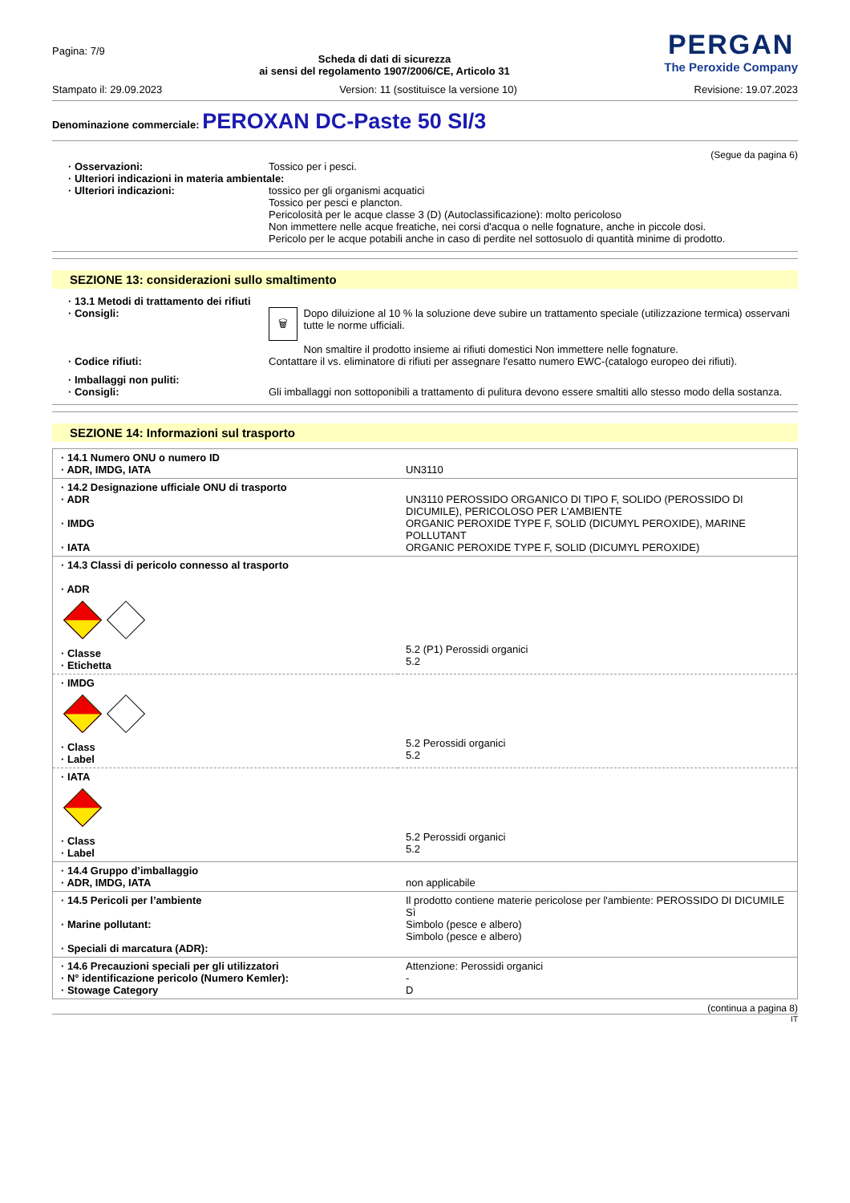Pagina: 7/9
Scheda di dati di sicurezza
ai sensi del regolamento 1907/2006/CE, Articolo 31
PERGAN
The Peroxide Company
Stampato il: 29.09.2023 Version: 11 (sostituisce la versione 10) Revisione: 19.07.2023
Denominazione commerciale: PEROXAN DC-Paste 50 SI/3
(Segue da pagina 6)
· Osservazioni: Tossico per i pesci.
· Ulteriori indicazioni in materia ambientale:
· Ulteriori indicazioni: tossico per gli organismi acquatici
Tossico per pesci e plancton.
Pericolosità per le acque classe 3 (D) (Autoclassificazione): molto pericoloso
Non immettere nelle acque freatiche, nei corsi d'acqua o nelle fognature, anche in piccole dosi.
Pericolo per le acque potabili anche in caso di perdite nel sottosuolo di quantità minime di prodotto.
SEZIONE 13: considerazioni sullo smaltimento
· 13.1 Metodi di trattamento dei rifiuti
· Consigli:
🗑
Dopo diluizione al 10 % la soluzione deve subire un trattamento speciale (utilizzazione termica) osservani tutte le norme ufficiali.
Non smaltire il prodotto insieme ai rifiuti domestici Non immettere nelle fognature.
· Codice rifiuti: Contattare il vs. eliminatore di rifiuti per assegnare l'esatto numero EWC-(catalogo europeo dei rifiuti).
· Imballaggi non puliti:
· Consigli: Gli imballaggi non sottoponibili a trattamento di pulitura devono essere smaltiti allo stesso modo della sostanza.
SEZIONE 14: Informazioni sul trasporto
| · 14.1 Numero ONU o numero ID · ADR, IMDG, IATA | UN3110 |
| · 14.2 Designazione ufficiale ONU di trasporto · ADR · IMDG · IATA | UN3110 PEROSSIDO ORGANICO DI TIPO F, SOLIDO (PEROSSIDO DI DICUMILE), PERICOLOSO PER L'AMBIENTE ORGANIC PEROXIDE TYPE F, SOLID (DICUMYL PEROXIDE), MARINE POLLUTANT ORGANIC PEROXIDE TYPE F, SOLID (DICUMYL PEROXIDE) |
| · 14.3 Classi di pericolo connesso al trasporto · ADR · Classe · Etichetta | 5.2 (P1) Perossidi organici 5.2 |
| · IMDG · Class · Label | 5.2 Perossidi organici 5.2 |
| · IATA · Class · Label | 5.2 Perossidi organici 5.2 |
| · 14.4 Gruppo d’imballaggio · ADR, IMDG, IATA | non applicabile |
| · 14.5 Pericoli per l’ambiente · Marine pollutant: · Speciali di marcatura (ADR): | Il prodotto contiene materie pericolose per l'ambiente: PEROSSIDO DI DICUMILE Sì Simbolo (pesce e albero) Simbolo (pesce e albero) |
| · 14.6 Precauzioni speciali per gli utilizzatori · N° identificazione pericolo (Numero Kemler): · Stowage Category | Attenzione: Perossidi organici - D |
(continua a pagina 8)
IT